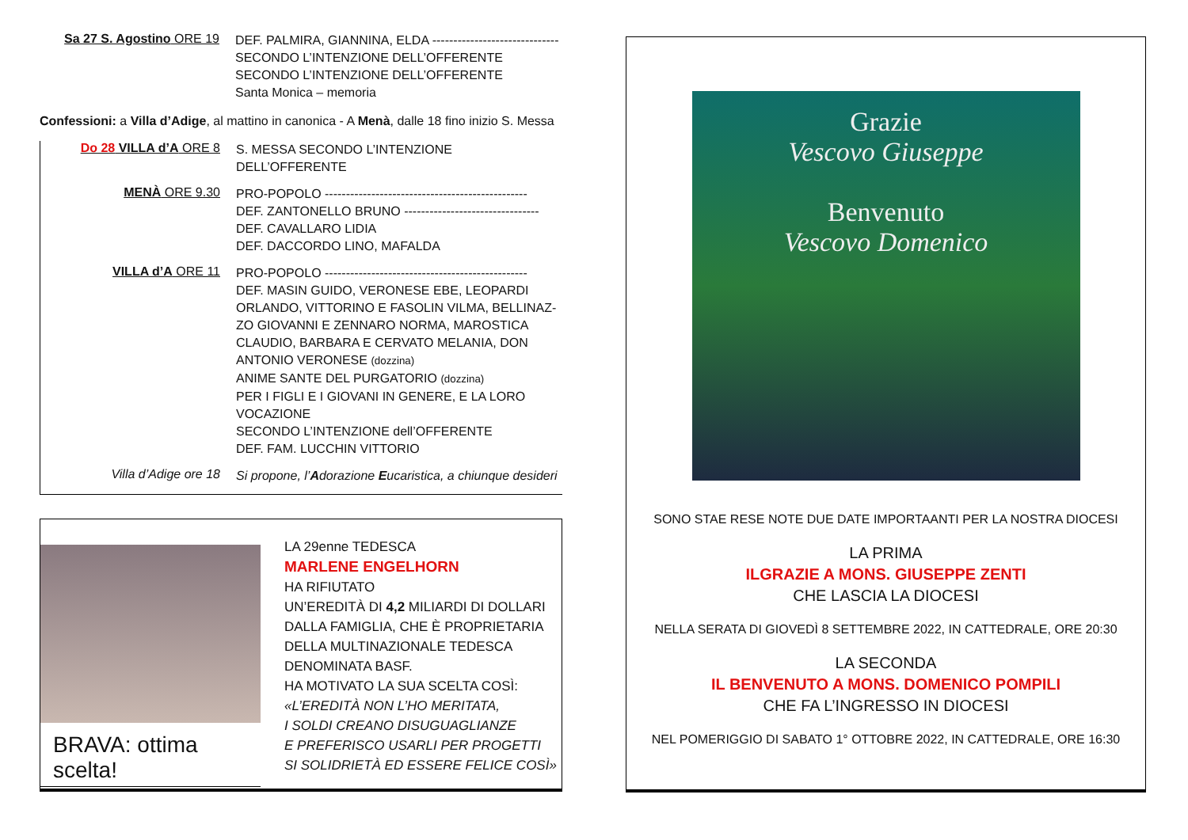Sa 27 S. Agostino ORE 19
DEF. PALMIRA, GIANNINA, ELDA ------------------------------
SECONDO L’INTENZIONE DELL’OFFERENTE
SECONDO L’INTENZIONE DELL’OFFERENTE
Santa Monica – memoria
Confessioni: a Villa d’Adige, al mattino in canonica - A Menà, dalle 18 fino inizio S. Messa
Do 28 VILLA d’A ORE 8
S. MESSA SECONDO L’INTENZIONE DELL’OFFERENTE
MENÀ ORE 9.30
PRO-POPOLO ------------------------------------------------
DEF. ZANTONELLO BRUNO --------------------------------
DEF. CAVALLARO LIDIA
DEF. DACCORDO LINO, MAFALDA
VILLA d’A ORE 11
PRO-POPOLO ------------------------------------------------
DEF. MASIN GUIDO, VERONESE EBE, LEOPARDI ORLANDO, VITTORINO E FASOLIN VILMA, BELLINAZ-ZO GIOVANNI E ZENNARO NORMA, MAROSTICA CLAUDIO, BARBARA E CERVATO MELANIA, DON ANTONIO VERONESE (dozzina)
ANIME SANTE DEL PURGATORIO (dozzina)
PER I FIGLI E I GIOVANI IN GENERE, E LA LORO VOCAZIONE
SECONDO L’INTENZIONE dell’OFFERENTE
DEF. FAM. LUCCHIN VITTORIO
Villa d’Adige ore 18
Si propone, l’Adorazione Eucaristica, a chiunque desideri
BRAVA: ottima scelta!
LA 29enne TEDESCA
MARLENE ENGELHORN
HA RIFIUTATO
UN’EREDITÀ DI 4,2 MILIARDI DI DOLLARI DALLA FAMIGLIA, CHE È PROPRIETARIA DELLA MULTINAZIONALE TEDESCA DENOMINATA BASF.
HA MOTIVATO LA SUA SCELTA COSÌ:
«L’EREDITÀ NON L’HO MERITATA,
I SOLDI CREANO DISUGUAGLIANZE
E PREFERISCO USARLI PER PROGETTI
SI SOLIDRIETÀ ED ESSERE FELICE COSÌ»
Grazie
Vescovo Giuseppe
Benvenuto
Vescovo Domenico
SONO STAE RESE NOTE DUE DATE IMPORTAANTI PER LA NOSTRA DIOCESI
LA PRIMA
ILGRAZIE A MONS. GIUSEPPE ZENTI
CHE LASCIA LA DIOCESI
NELLA SERATA DI GIOVEDÌ 8 SETTEMBRE 2022, IN CATTEDRALE, ORE 20:30
LA SECONDA
IL BENVENUTO A MONS. DOMENICO POMPILI
CHE FA L’INGRESSO IN DIOCESI
NEL POMERIGGIO DI SABATO 1° OTTOBRE 2022, IN CATTEDRALE, ORE 16:30